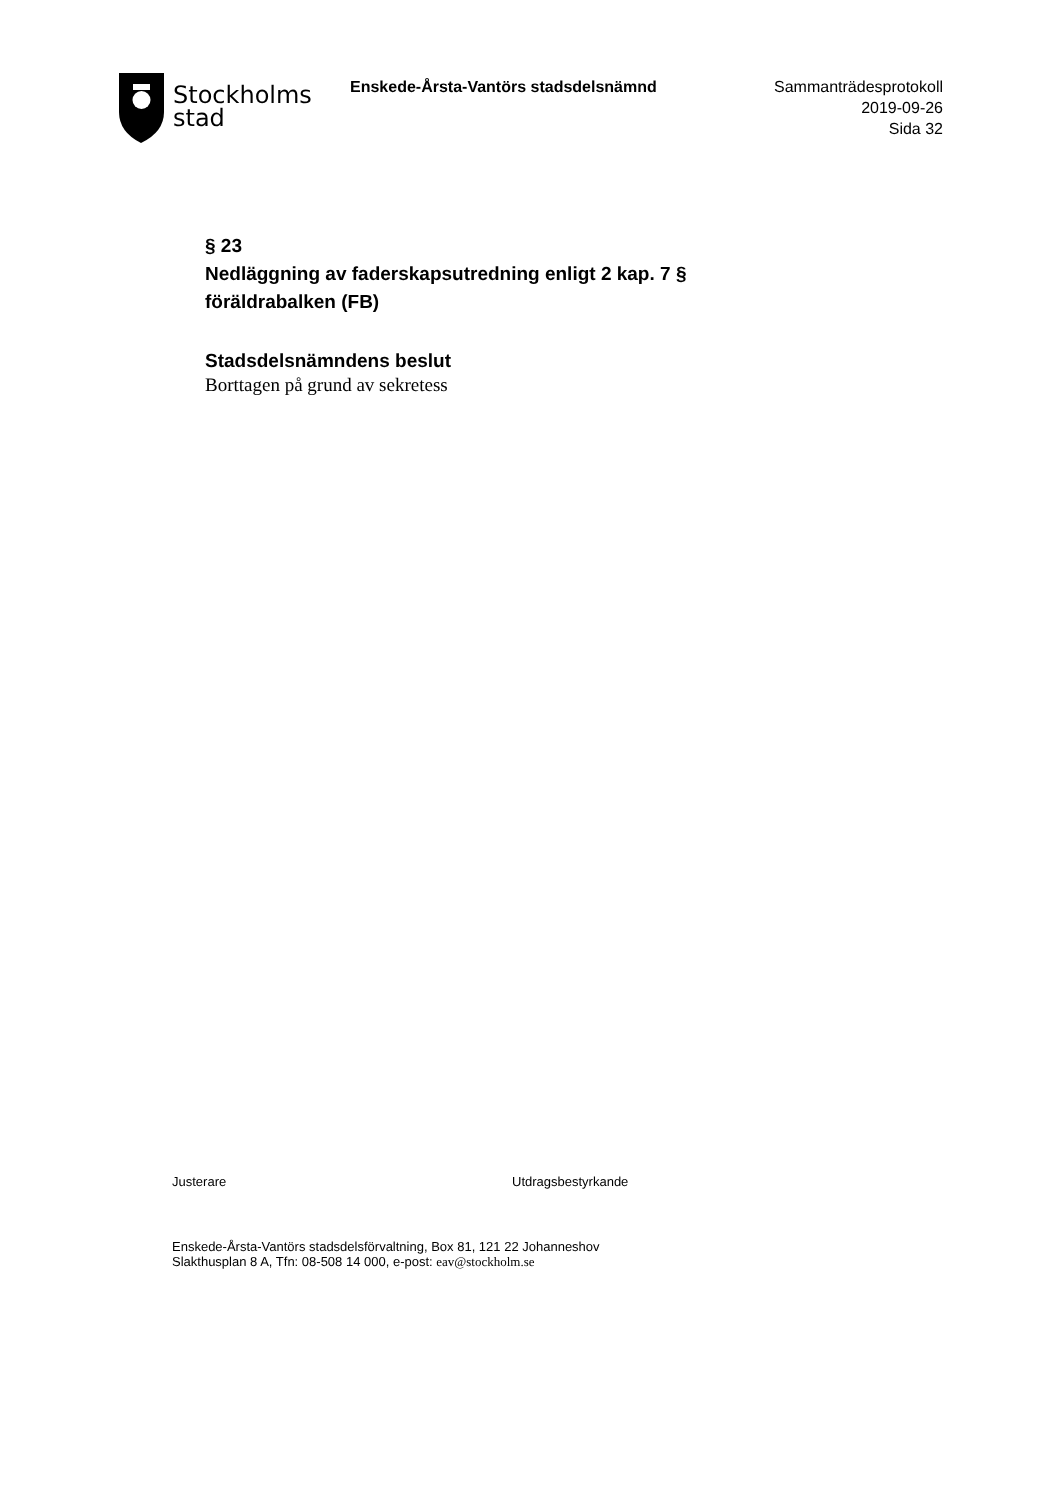Stockholms
stad
Enskede-Årsta-Vantörs stadsdelsnämnd
Sammanträdesprotokoll
2019-09-26
Sida 32
§ 23
Nedläggning av faderskapsutredning enligt 2 kap. 7 § föräldrabalken (FB)
Stadsdelsnämndens beslut
Borttagen på grund av sekretess
Justerare Utdragsbestyrkande
Enskede-Årsta-Vantörs stadsdelsförvaltning, Box 81, 121 22 Johanneshov
Slakthusplan 8 A, Tfn: 08-508 14 000, e-post: eav@stockholm.se